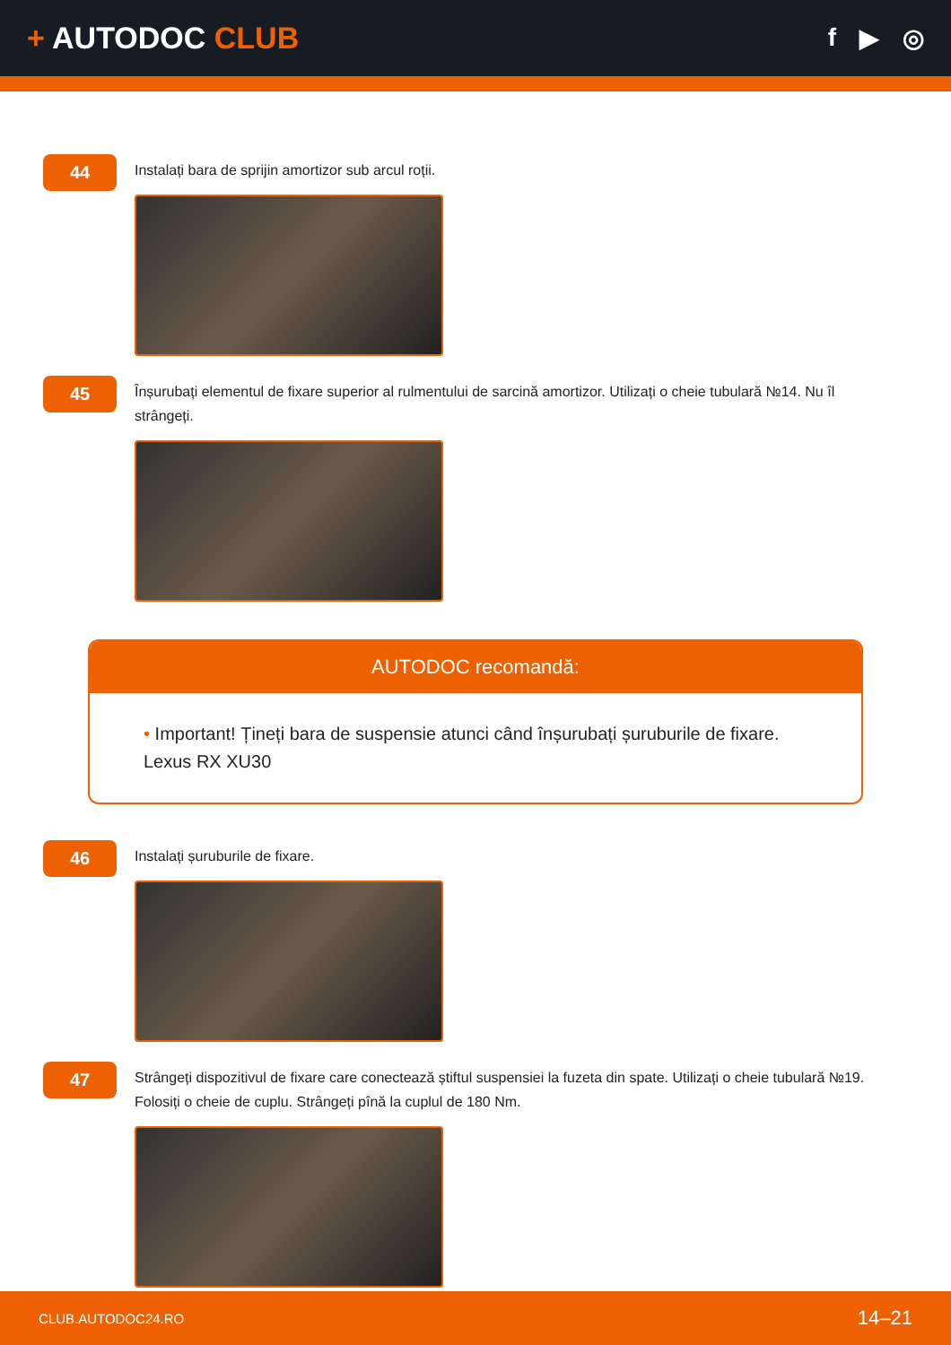+ AUTODOC CLUB
f ▶ ◎
44
Instalați bara de sprijin amortizor sub arcul roții.
45
Înșurubați elementul de fixare superior al rulmentului de sarcină amortizor. Utilizați o cheie tubulară №14. Nu îl strângeți.
AUTODOC recomandă:
• Important! Țineți bara de suspensie atunci când înșurubați șuruburile de fixare. Lexus RX XU30
46
Instalați șuruburile de fixare.
47
Strângeți dispozitivul de fixare care conectează știftul suspensiei la fuzeta din spate. Utilizați o cheie tubulară №19. Folosiți o cheie de cuplu. Strângeți pînă la cuplul de 180 Nm.
CLUB.AUTODOC24.RO 14–21